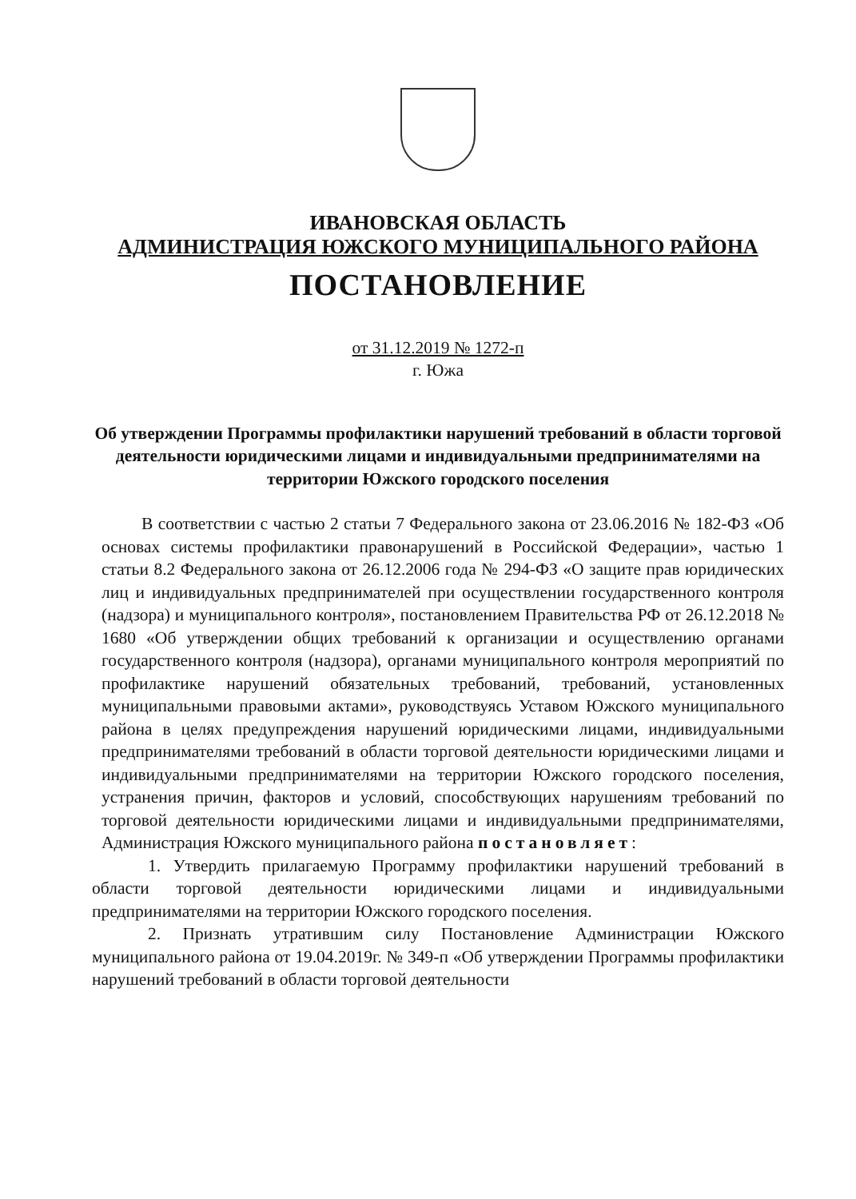ИВАНОВСКАЯ ОБЛАСТЬ
АДМИНИСТРАЦИЯ ЮЖСКОГО МУНИЦИПАЛЬНОГО РАЙОНА
ПОСТАНОВЛЕНИЕ
от 31.12.2019 № 1272-п
г. Южа
Об утверждении Программы профилактики нарушений требований в области торговой деятельности юридическими лицами и индивидуальными предпринимателями на территории Южского городского поселения
В соответствии с частью 2 статьи 7 Федерального закона от 23.06.2016 № 182-ФЗ «Об основах системы профилактики правонарушений в Российской Федерации», частью 1 статьи 8.2 Федерального закона от 26.12.2006 года № 294-ФЗ «О защите прав юридических лиц и индивидуальных предпринимателей при осуществлении государственного контроля (надзора) и муниципального контроля», постановлением Правительства РФ от 26.12.2018 № 1680 «Об утверждении общих требований к организации и осуществлению органами государственного контроля (надзора), органами муниципального контроля мероприятий по профилактике нарушений обязательных требований, требований, установленных муниципальными правовыми актами», руководствуясь Уставом Южского муниципального района в целях предупреждения нарушений юридическими лицами, индивидуальными предпринимателями требований в области торговой деятельности юридическими лицами и индивидуальными предпринимателями на территории Южского городского поселения, устранения причин, факторов и условий, способствующих нарушениям требований по торговой деятельности юридическими лицами и индивидуальными предпринимателями, Администрация Южского муниципального района постановляет:
1. Утвердить прилагаемую Программу профилактики нарушений требований в области торговой деятельности юридическими лицами и индивидуальными предпринимателями на территории Южского городского поселения.
2. Признать утратившим силу Постановление Администрации Южского муниципального района от 19.04.2019г. № 349-п «Об утверждении Программы профилактики нарушений требований в области торговой деятельности